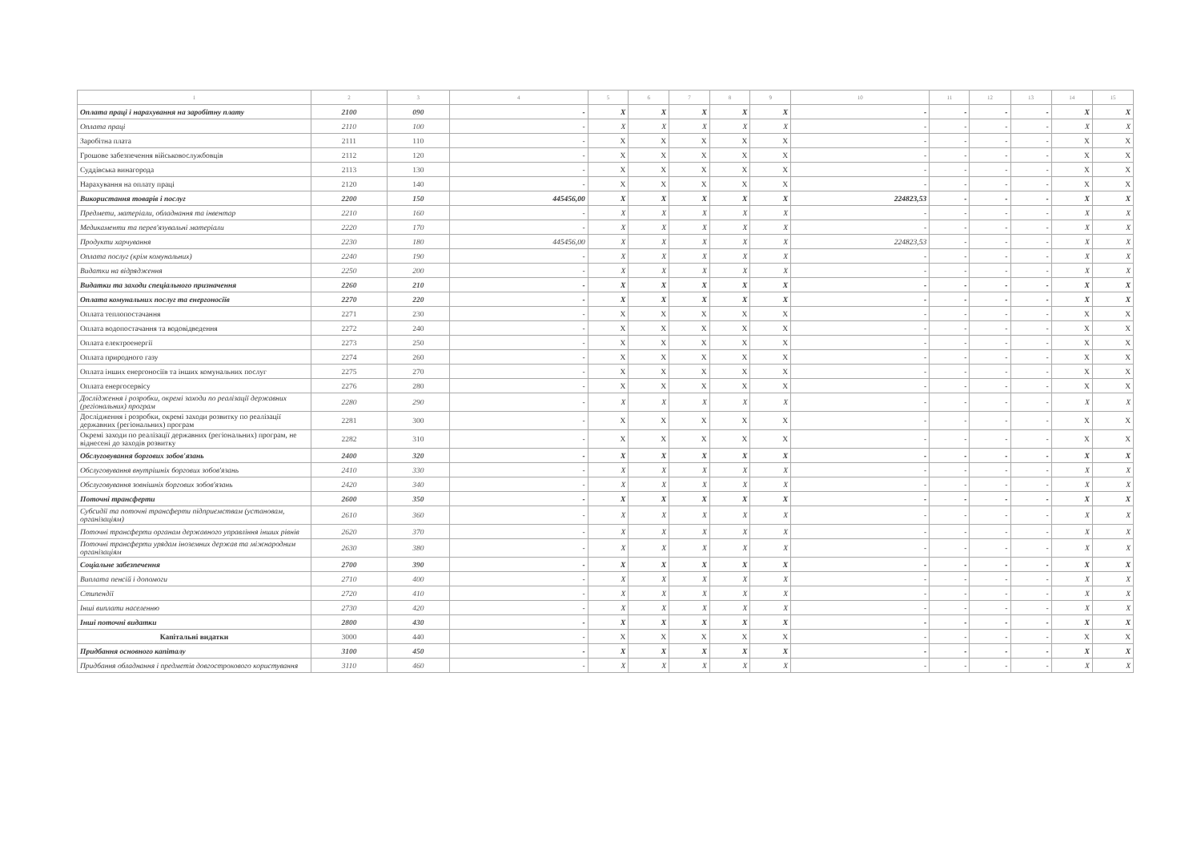| 1 | 2 | 3 | 4 | 5 | 6 | 7 | 8 | 9 | 10 | 11 | 12 | 13 | 14 | 15 |
| --- | --- | --- | --- | --- | --- | --- | --- | --- | --- | --- | --- | --- | --- | --- |
| Оплата праці і нарахування на заробітну плату | 2100 | 090 | - | X | X | X | X | X | - | - | - | - | X | X |
| Оплата праці | 2110 | 100 | - | X | X | X | X | X | - | - | - | - | X | X |
| Заробітна плата | 2111 | 110 | - | X | X | X | X | X | - | - | - | - | X | X |
| Грошове забезпечення військовослужбовців | 2112 | 120 | - | X | X | X | X | X | - | - | - | - | X | X |
| Суддівська винагорода | 2113 | 130 | - | X | X | X | X | X | - | - | - | - | X | X |
| Нарахування на оплату праці | 2120 | 140 | - | X | X | X | X | X | - | - | - | - | X | X |
| Використання товарів і послуг | 2200 | 150 | 445456,00 | X | X | X | X | X | 224823,53 | - | - | - | X | X |
| Предмети, матеріали, обладнання та інвентар | 2210 | 160 | - | X | X | X | X | X | - | - | - | - | X | X |
| Медикаменти та перев'язувальні матеріали | 2220 | 170 | - | X | X | X | X | X | - | - | - | - | X | X |
| Продукти харчування | 2230 | 180 | 445456,00 | X | X | X | X | X | 224823,53 | - | - | - | X | X |
| Оплата послуг (крім комунальних) | 2240 | 190 | - | X | X | X | X | X | - | - | - | - | X | X |
| Видатки на відрядження | 2250 | 200 | - | X | X | X | X | X | - | - | - | - | X | X |
| Видатки та заходи спеціального призначення | 2260 | 210 | - | X | X | X | X | X | - | - | - | - | X | X |
| Оплата комунальних послуг та енергоносіїв | 2270 | 220 | - | X | X | X | X | X | - | - | - | - | X | X |
| Оплата теплопостачання | 2271 | 230 | - | X | X | X | X | X | - | - | - | - | X | X |
| Оплата водопостачання та водовідведення | 2272 | 240 | - | X | X | X | X | X | - | - | - | - | X | X |
| Оплата електроенергії | 2273 | 250 | - | X | X | X | X | X | - | - | - | - | X | X |
| Оплата природного газу | 2274 | 260 | - | X | X | X | X | X | - | - | - | - | X | X |
| Оплата інших енергоносіїв та інших комунальних послуг | 2275 | 270 | - | X | X | X | X | X | - | - | - | - | X | X |
| Оплата енергосервісу | 2276 | 280 | - | X | X | X | X | X | - | - | - | - | X | X |
| Дослідження і розробки, окремі заходи по реалізації державних (регіональних) програм | 2280 | 290 | - | X | X | X | X | X | - | - | - | - | X | X |
| Дослідження і розробки, окремі заходи розвитку по реалізації державних (регіональних) програм | 2281 | 300 | - | X | X | X | X | X | - | - | - | - | X | X |
| Окремі заходи по реалізації державних (регіональних) програм, не віднесені до заходів розвитку | 2282 | 310 | - | X | X | X | X | X | - | - | - | - | X | X |
| Обслуговування боргових зобов'язань | 2400 | 320 | - | X | X | X | X | X | - | - | - | - | X | X |
| Обслуговування внутрішніх боргових зобов'язань | 2410 | 330 | - | X | X | X | X | X | - | - | - | - | X | X |
| Обслуговування зовнішніх боргових зобов'язань | 2420 | 340 | - | X | X | X | X | X | - | - | - | - | X | X |
| Поточні трансферти | 2600 | 350 | - | X | X | X | X | X | - | - | - | - | X | X |
| Субсидії та поточні трансферти підприємствам (установам, організаціям) | 2610 | 360 | - | X | X | X | X | X | - | - | - | - | X | X |
| Поточні трансферти органам державного управління інших рівнів | 2620 | 370 | - | X | X | X | X | X | - | - | - | - | X | X |
| Поточні трансферти урядам іноземних держав та міжнародним організаціям | 2630 | 380 | - | X | X | X | X | X | - | - | - | - | X | X |
| Соціальне забезпечення | 2700 | 390 | - | X | X | X | X | X | - | - | - | - | X | X |
| Виплата пенсій і допомоги | 2710 | 400 | - | X | X | X | X | X | - | - | - | - | X | X |
| Стипендії | 2720 | 410 | - | X | X | X | X | X | - | - | - | - | X | X |
| Інші виплати населенню | 2730 | 420 | - | X | X | X | X | X | - | - | - | - | X | X |
| Інші поточні видатки | 2800 | 430 | - | X | X | X | X | X | - | - | - | - | X | X |
| Капітальні видатки | 3000 | 440 | - | X | X | X | X | X | - | - | - | - | X | X |
| Придбання основного капіталу | 3100 | 450 | - | X | X | X | X | X | - | - | - | - | X | X |
| Придбання обладнання і предметів довгострокового користування | 3110 | 460 | - | X | X | X | X | X | - | - | - | - | X | X |